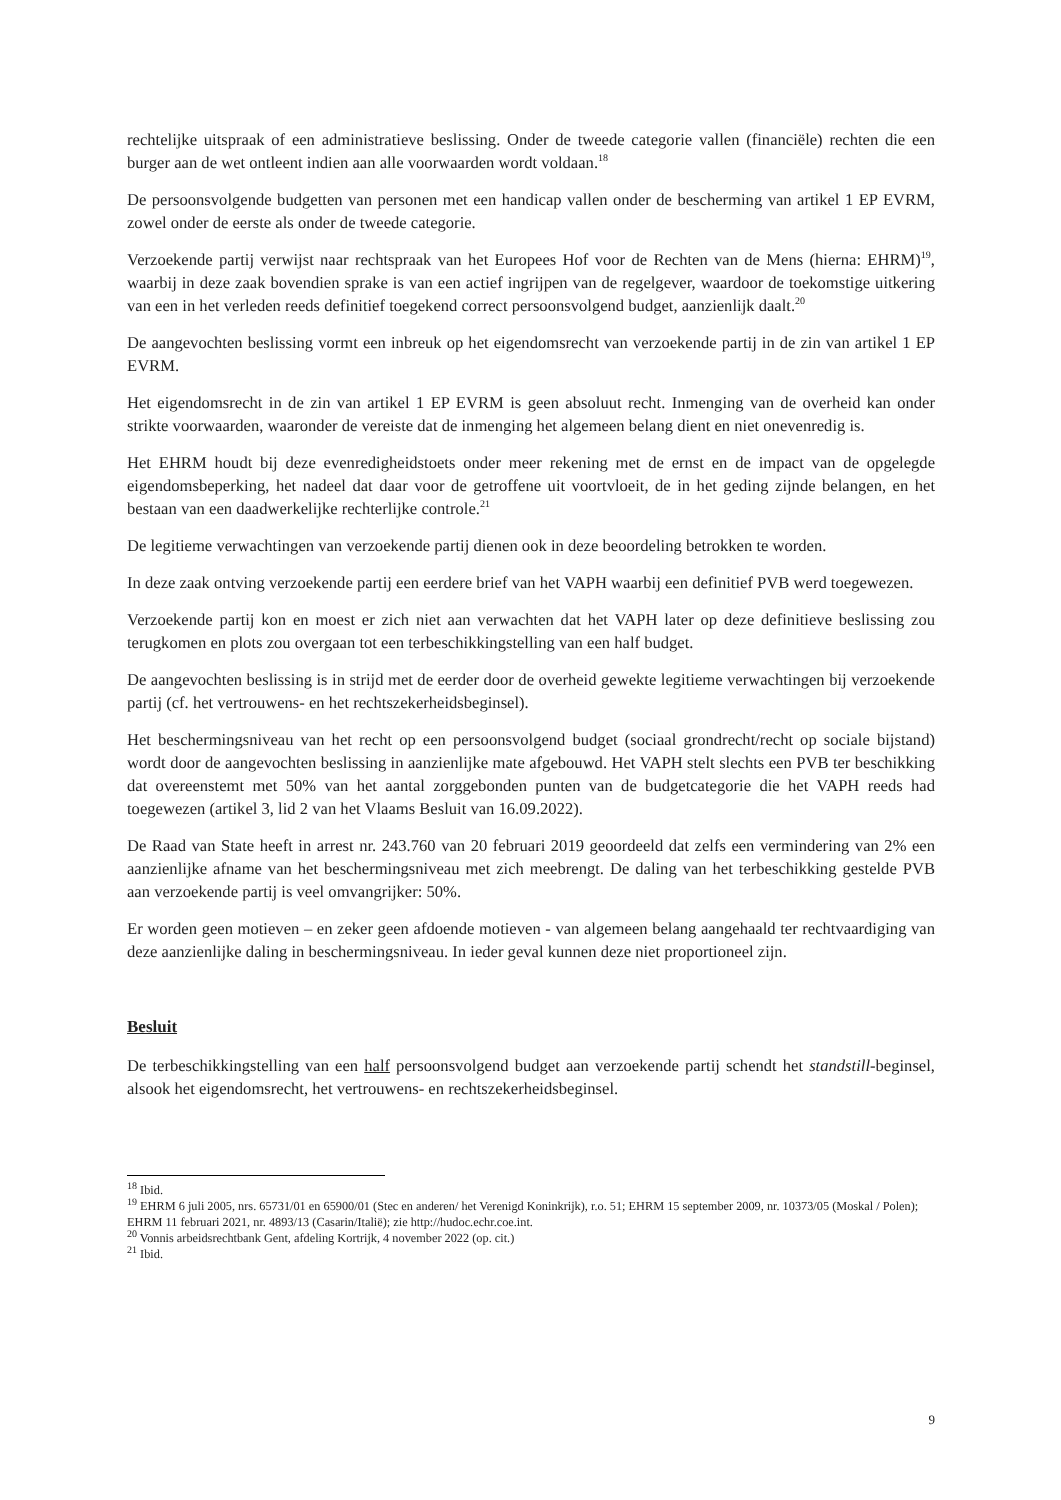rechtelijke uitspraak of een administratieve beslissing. Onder de tweede categorie vallen (financiële) rechten die een burger aan de wet ontleent indien aan alle voorwaarden wordt voldaan.<sup>18</sup>
De persoonsvolgende budgetten van personen met een handicap vallen onder de bescherming van artikel 1 EP EVRM, zowel onder de eerste als onder de tweede categorie.
Verzoekende partij verwijst naar rechtspraak van het Europees Hof voor de Rechten van de Mens (hierna: EHRM)<sup>19</sup>, waarbij in deze zaak bovendien sprake is van een actief ingrijpen van de regelgever, waardoor de toekomstige uitkering van een in het verleden reeds definitief toegekend correct persoonsvolgend budget, aanzienlijk daalt.<sup>20</sup>
De aangevochten beslissing vormt een inbreuk op het eigendomsrecht van verzoekende partij in de zin van artikel 1 EP EVRM.
Het eigendomsrecht in de zin van artikel 1 EP EVRM is geen absoluut recht. Inmenging van de overheid kan onder strikte voorwaarden, waaronder de vereiste dat de inmenging het algemeen belang dient en niet onevenredig is.
Het EHRM houdt bij deze evenredigheidstoets onder meer rekening met de ernst en de impact van de opgelegde eigendomsbeperking, het nadeel dat daar voor de getroffene uit voortvloeit, de in het geding zijnde belangen, en het bestaan van een daadwerkelijke rechterlijke controle.<sup>21</sup>
De legitieme verwachtingen van verzoekende partij dienen ook in deze beoordeling betrokken te worden.
In deze zaak ontving verzoekende partij een eerdere brief van het VAPH waarbij een definitief PVB werd toegewezen.
Verzoekende partij kon en moest er zich niet aan verwachten dat het VAPH later op deze definitieve beslissing zou terugkomen en plots zou overgaan tot een terbeschikkingstelling van een half budget.
De aangevochten beslissing is in strijd met de eerder door de overheid gewekte legitieme verwachtingen bij verzoekende partij (cf. het vertrouwens- en het rechtszekerheidsbeginsel).
Het beschermingsniveau van het recht op een persoonsvolgend budget (sociaal grondrecht/recht op sociale bijstand) wordt door de aangevochten beslissing in aanzienlijke mate afgebouwd. Het VAPH stelt slechts een PVB ter beschikking dat overeenstemt met 50% van het aantal zorggebonden punten van de budgetcategorie die het VAPH reeds had toegewezen (artikel 3, lid 2 van het Vlaams Besluit van 16.09.2022).
De Raad van State heeft in arrest nr. 243.760 van 20 februari 2019 geoordeeld dat zelfs een vermindering van 2% een aanzienlijke afname van het beschermingsniveau met zich meebrengt. De daling van het terbeschikking gestelde PVB aan verzoekende partij is veel omvangrijker: 50%.
Er worden geen motieven – en zeker geen afdoende motieven - van algemeen belang aangehaald ter rechtvaardiging van deze aanzienlijke daling in beschermingsniveau. In ieder geval kunnen deze niet proportioneel zijn.
Besluit
De terbeschikkingstelling van een half persoonsvolgend budget aan verzoekende partij schendt het standstill-beginsel, alsook het eigendomsrecht, het vertrouwens- en rechtszekerheidsbeginsel.
<sup>18</sup> Ibid.
<sup>19</sup> EHRM 6 juli 2005, nrs. 65731/01 en 65900/01 (Stec en anderen/ het Verenigd Koninkrijk), r.o. 51; EHRM 15 september 2009, nr. 10373/05 (Moskal / Polen); EHRM 11 februari 2021, nr. 4893/13 (Casarin/Italië); zie http://hudoc.echr.coe.int.
<sup>20</sup> Vonnis arbeidsrechtbank Gent, afdeling Kortrijk, 4 november 2022 (op. cit.)
<sup>21</sup> Ibid.
9